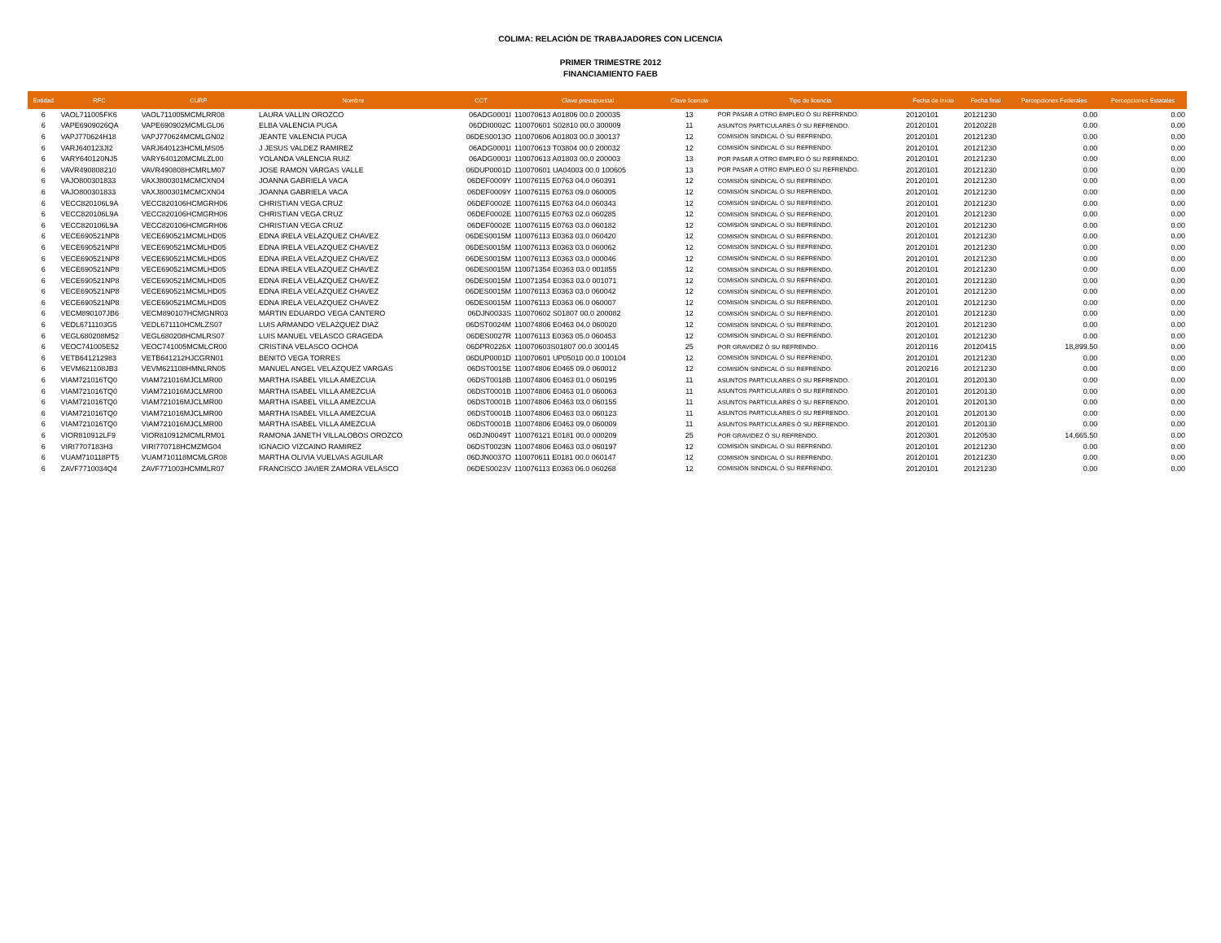COLIMA: RELACIÓN DE TRABAJADORES CON LICENCIA
PRIMER TRIMESTRE 2012
FINANCIAMIENTO FAEB
| Entidad | RFC | CURP | Nombre | CCT | Clave presupuestal | Clave licencia | Tipo de licencia | Fecha de inicio | Fecha final | Percepciones Federales | Percepciones Estatales |
| --- | --- | --- | --- | --- | --- | --- | --- | --- | --- | --- | --- |
| 6 | VAOL711005FK6 | VAOL711005MCMLRR08 | LAURA VALLIN OROZCO | 06ADG0001I | 110070613 A01806 00.0 200035 | 13 | POR PASAR A OTRO EMPLEO Ó SU REFRENDO. | 20120101 | 20121230 | 0.00 | 0.00 |
| 6 | VAPE6909026QA | VAPE690902MCMLGL06 | ELBA VALENCIA PUGA | 06DDI0002C | 110070601 S02810 00.0 300009 | 11 | ASUNTOS PARTICULARES Ó SU REFRENDO. | 20120101 | 20120228 | 0.00 | 0.00 |
| 6 | VAPJ770624H18 | VAPJ770624MCMLGN02 | JEANTE VALENCIA PUGA | 06DES0013O | 110070606 A01803 00.0 300137 | 12 | COMISIÓN SINDICAL Ó SU REFRENDO. | 20120101 | 20121230 | 0.00 | 0.00 |
| 6 | VARJ640123JI2 | VARJ640123HCMLMS05 | J JESUS VALDEZ RAMIREZ | 06ADG0001I | 110070613 T03804 00.0 200032 | 12 | COMISIÓN SINDICAL Ó SU REFRENDO. | 20120101 | 20121230 | 0.00 | 0.00 |
| 6 | VARY640120NJ5 | VARY640120MCMLZL00 | YOLANDA VALENCIA RUIZ | 06ADG0001I | 110070613 A01803 00.0 200003 | 13 | POR PASAR A OTRO EMPLEO Ó SU REFRENDO. | 20120101 | 20121230 | 0.00 | 0.00 |
| 6 | VAVR490808210 | VAVR490808HCMRLM07 | JOSE RAMON VARGAS VALLE | 06DUP0001D | 110070601 UA04003 00.0 100605 | 13 | POR PASAR A OTRO EMPLEO Ó SU REFRENDO. | 20120101 | 20121230 | 0.00 | 0.00 |
| 6 | VAJO800301833 | VAXJ800301MCMCXN04 | JOANNA GABRIELA VACA | 06DEF0009Y | 110076115 E0763 04.0 060391 | 12 | COMISIÓN SINDICAL Ó SU REFRENDO. | 20120101 | 20121230 | 0.00 | 0.00 |
| 6 | VAJO800301833 | VAXJ800301MCMCXN04 | JOANNA GABRIELA VACA | 06DEF0009Y | 110076115 E0763 09.0 060005 | 12 | COMISIÓN SINDICAL Ó SU REFRENDO. | 20120101 | 20121230 | 0.00 | 0.00 |
| 6 | VECC820106L9A | VECC820106HCMGRH06 | CHRISTIAN VEGA CRUZ | 06DEF0002E | 110076115 E0763 04.0 060343 | 12 | COMISIÓN SINDICAL Ó SU REFRENDO. | 20120101 | 20121230 | 0.00 | 0.00 |
| 6 | VECC820106L9A | VECC820106HCMGRH06 | CHRISTIAN VEGA CRUZ | 06DEF0002E | 110076115 E0763 02.0 060285 | 12 | COMISIÓN SINDICAL Ó SU REFRENDO. | 20120101 | 20121230 | 0.00 | 0.00 |
| 6 | VECC820106L9A | VECC820106HCMGRH06 | CHRISTIAN VEGA CRUZ | 06DEF0002E | 110076115 E0763 03.0 060182 | 12 | COMISIÓN SINDICAL Ó SU REFRENDO. | 20120101 | 20121230 | 0.00 | 0.00 |
| 6 | VECE690521NP8 | VECE690521MCMLHD05 | EDNA IRELA VELAZQUEZ CHAVEZ | 06DES0015M | 110076113 E0363 03.0 060420 | 12 | COMISIÓN SINDICAL Ó SU REFRENDO. | 20120101 | 20121230 | 0.00 | 0.00 |
| 6 | VECE690521NP8 | VECE690521MCMLHD05 | EDNA IRELA VELAZQUEZ CHAVEZ | 06DES0015M | 110076113 E0363 03.0 060062 | 12 | COMISIÓN SINDICAL Ó SU REFRENDO. | 20120101 | 20121230 | 0.00 | 0.00 |
| 6 | VECE690521NP8 | VECE690521MCMLHD05 | EDNA IRELA VELAZQUEZ CHAVEZ | 06DES0015M | 110076113 E0363 03.0 000046 | 12 | COMISIÓN SINDICAL Ó SU REFRENDO. | 20120101 | 20121230 | 0.00 | 0.00 |
| 6 | VECE690521NP8 | VECE690521MCMLHD05 | EDNA IRELA VELAZQUEZ CHAVEZ | 06DES0015M | 110071354 E0363 03.0 001855 | 12 | COMISIÓN SINDICAL Ó SU REFRENDO. | 20120101 | 20121230 | 0.00 | 0.00 |
| 6 | VECE690521NP8 | VECE690521MCMLHD05 | EDNA IRELA VELAZQUEZ CHAVEZ | 06DES0015M | 110071354 E0363 03.0 001071 | 12 | COMISIÓN SINDICAL Ó SU REFRENDO. | 20120101 | 20121230 | 0.00 | 0.00 |
| 6 | VECE690521NP8 | VECE690521MCMLHD05 | EDNA IRELA VELAZQUEZ CHAVEZ | 06DES0015M | 110076113 E0363 03.0 060042 | 12 | COMISIÓN SINDICAL Ó SU REFRENDO. | 20120101 | 20121230 | 0.00 | 0.00 |
| 6 | VECE690521NP8 | VECE690521MCMLHD05 | EDNA IRELA VELAZQUEZ CHAVEZ | 06DES0015M | 110076113 E0363 06.0 060007 | 12 | COMISIÓN SINDICAL Ó SU REFRENDO. | 20120101 | 20121230 | 0.00 | 0.00 |
| 6 | VECM890107JB6 | VECM890107HCMGNR03 | MARTIN EDUARDO VEGA CANTERO | 06DJN0033S | 110070602 S01807 00.0 200082 | 12 | COMISIÓN SINDICAL Ó SU REFRENDO. | 20120101 | 20121230 | 0.00 | 0.00 |
| 6 | VEDL6711103G5 | VEDL671110HCMLZS07 | LUIS ARMANDO VELAZQUEZ DIAZ | 06DST0024M | 110074806 E0463 04.0 060020 | 12 | COMISIÓN SINDICAL Ó SU REFRENDO. | 20120101 | 20121230 | 0.00 | 0.00 |
| 6 | VEGL680208M52 | VEGL680208HCMLRS07 | LUIS MANUEL VELASCO GRAGEDA | 06DES0027R | 110076113 E0363 05.0 060453 | 12 | COMISIÓN SINDICAL Ó SU REFRENDO. | 20120101 | 20121230 | 0.00 | 0.00 |
| 6 | VEOC741005E52 | VEOC741005MCMLCR00 | CRISTINA VELASCO OCHOA | 06DPR0226X | 110070603S01807 00.0 300145 | 25 | POR GRAVIDEZ Ó SU REFRENDO. | 20120116 | 20120415 | 18,899.50 | 0.00 |
| 6 | VETB641212983 | VETB641212HJCGRN01 | BENITO VEGA TORRES | 06DUP0001D | 110070601 UP05010 00.0 100104 | 12 | COMISIÓN SINDICAL Ó SU REFRENDO. | 20120101 | 20121230 | 0.00 | 0.00 |
| 6 | VEVM621108JB3 | VEVM621108HMNLRN05 | MANUEL ANGEL VELAZQUEZ VARGAS | 06DST0015E | 110074806 E0465 09.0 060012 | 12 | COMISIÓN SINDICAL Ó SU REFRENDO. | 20120216 | 20121230 | 0.00 | 0.00 |
| 6 | VIAM721016TQ0 | VIAM721016MJCLMR00 | MARTHA ISABEL VILLA AMEZCUA | 06DST0018B | 110074806 E0463 01.0 060195 | 11 | ASUNTOS PARTICULARES Ó SU REFRENDO. | 20120101 | 20120130 | 0.00 | 0.00 |
| 6 | VIAM721016TQ0 | VIAM721016MJCLMR00 | MARTHA ISABEL VILLA AMEZCUA | 06DST0001B | 110074806 E0463 01.0 060063 | 11 | ASUNTOS PARTICULARES Ó SU REFRENDO. | 20120101 | 20120130 | 0.00 | 0.00 |
| 6 | VIAM721016TQ0 | VIAM721016MJCLMR00 | MARTHA ISABEL VILLA AMEZCUA | 06DST0001B | 110074806 E0463 03.0 060155 | 11 | ASUNTOS PARTICULARES Ó SU REFRENDO. | 20120101 | 20120130 | 0.00 | 0.00 |
| 6 | VIAM721016TQ0 | VIAM721016MJCLMR00 | MARTHA ISABEL VILLA AMEZCUA | 06DST0001B | 110074806 E0463 03.0 060123 | 11 | ASUNTOS PARTICULARES Ó SU REFRENDO. | 20120101 | 20120130 | 0.00 | 0.00 |
| 6 | VIAM721016TQ0 | VIAM721016MJCLMR00 | MARTHA ISABEL VILLA AMEZCUA | 06DST0001B | 110074806 E0463 09.0 060009 | 11 | ASUNTOS PARTICULARES Ó SU REFRENDO. | 20120101 | 20120130 | 0.00 | 0.00 |
| 6 | VIOR810912LF9 | VIOR810912MCMLRM01 | RAMONA JANETH VILLALOBOS OROZCO | 06DJN0049T | 110076121 E0181 00.0 000209 | 25 | POR GRAVIDEZ Ó SU REFRENDO. | 20120301 | 20120530 | 14,665.50 | 0.00 |
| 6 | VIRI7707183H3 | VIRI770718HCMZMG04 | IGNACIO VIZCAINO RAMIREZ | 06DST0023N | 110074806 E0463 03.0 060197 | 12 | COMISIÓN SINDICAL Ó SU REFRENDO. | 20120101 | 20121230 | 0.00 | 0.00 |
| 6 | VUAM710118PT5 | VUAM710118MCMLGR08 | MARTHA OLIVIA VUELVAS AGUILAR | 06DJN0037O | 110070611 E0181 00.0 060147 | 12 | COMISIÓN SINDICAL Ó SU REFRENDO. | 20120101 | 20121230 | 0.00 | 0.00 |
| 6 | ZAVF7710034Q4 | ZAVF771003HCMMLR07 | FRANCISCO JAVIER ZAMORA VELASCO | 06DES0023V | 110076113 E0363 06.0 060268 | 12 | COMISIÓN SINDICAL Ó SU REFRENDO. | 20120101 | 20121230 | 0.00 | 0.00 |